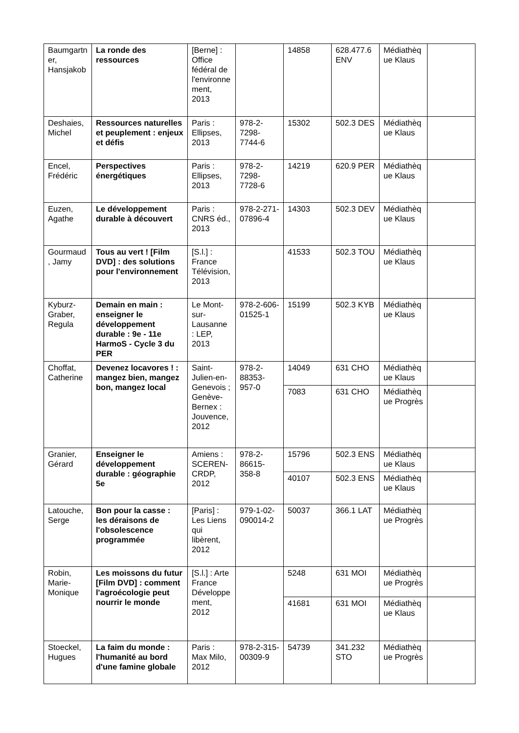| Baumgartner, Hansjakob | La ronde des ressources | [Berne] : Office fédéral de l'environnement, 2013 | | 14858 | 628.477.6 ENV | Médiathèque Klaus | |
| Deshaies, Michel | Ressources naturelles et peuplement : enjeux et défis | Paris : Ellipses, 2013 | 978-2-7298-7744-6 | 15302 | 502.3 DES | Médiathèque Klaus | |
| Encel, Frédéric | Perspectives énergétiques | Paris : Ellipses, 2013 | 978-2-7298-7728-6 | 14219 | 620.9 PER | Médiathèque Klaus | |
| Euzen, Agathe | Le développement durable à découvert | Paris : CNRS éd., 2013 | 978-2-271-07896-4 | 14303 | 502.3 DEV | Médiathèque Klaus | |
| Gourmaud, Jamy | Tous au vert ! [Film DVD] : des solutions pour l'environnement | [S.l.] : France Télévision, 2013 | | 41533 | 502.3 TOU | Médiathèque Klaus | |
| Kyburz-Graber, Regula | Demain en main : enseigner le développement durable : 9e - 11e HarmoS - Cycle 3 du PER | Le Mont-sur-Lausanne : LEP, 2013 | 978-2-606-01525-1 | 15199 | 502.3 KYB | Médiathèque Klaus | |
| Choffat, Catherine | Devenez locavores ! : mangez bien, mangez bon, mangez local | Saint-Julien-en-Genevois ; Genève-Bernex : Jouvence, 2012 | 978-2-88353-957-0 | 14049 | 631 CHO | Médiathèque Klaus | |
| | | | | 7083 | 631 CHO | Médiathèque Progrès | |
| Granier, Gérard | Enseigner le développement durable : géographie 5e | Amiens : SCEREN-CRDP, 2012 | 978-2-86615-358-8 | 15796 | 502.3 ENS | Médiathèque Klaus | |
| | | | | 40107 | 502.3 ENS | Médiathèque Klaus | |
| Latouche, Serge | Bon pour la casse : les déraisons de l'obsolescence programmée | [Paris] : Les Liens qui libèrent, 2012 | 979-1-02-090014-2 | 50037 | 366.1 LAT | Médiathèque Progrès | |
| Robin, Marie-Monique | Les moissons du futur [Film DVD] : comment l'agroécologie peut nourrir le monde | [S.l.] : Arte France Développement, 2012 | | 5248 | 631 MOI | Médiathèque Progrès | |
| | | | | 41681 | 631 MOI | Médiathèque Klaus | |
| Stoeckel, Hugues | La faim du monde : l'humanité au bord d'une famine globale | Paris : Max Milo, 2012 | 978-2-315-00309-9 | 54739 | 341.232 STO | Médiathèque Progrès | |